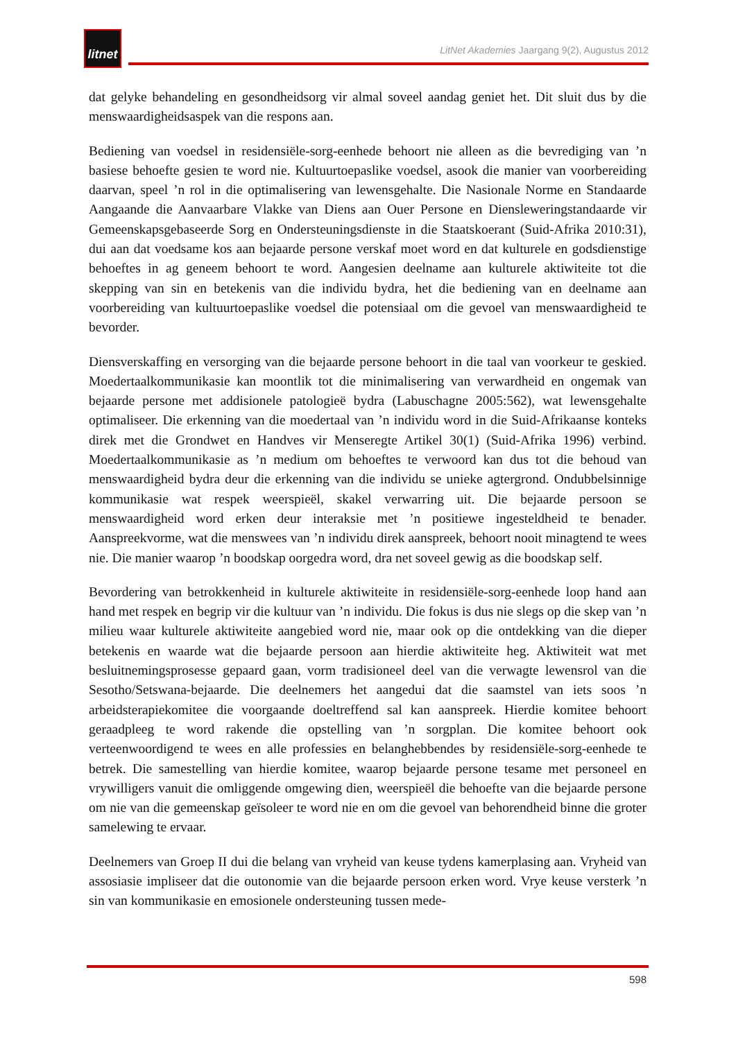litnet
LitNet Akademies Jaargang 9(2), Augustus 2012
dat gelyke behandeling en gesondheidsorg vir almal soveel aandag geniet het. Dit sluit dus by die menswaardigheidsaspek van die respons aan.
Bediening van voedsel in residensiële-sorg-eenhede behoort nie alleen as die bevrediging van ’n basiese behoefte gesien te word nie. Kultuurtoepaslike voedsel, asook die manier van voorbereiding daarvan, speel ’n rol in die optimalisering van lewensgehalte. Die Nasionale Norme en Standaarde Aangaande die Aanvaarbare Vlakke van Diens aan Ouer Persone en Diensleweringstandaarde vir Gemeenskapsgebaseerde Sorg en Ondersteuningsdienste in die Staatskoerant (Suid-Afrika 2010:31), dui aan dat voedsame kos aan bejaarde persone verskaf moet word en dat kulturele en godsdienstige behoeftes in ag geneem behoort te word. Aangesien deelname aan kulturele aktiwiteite tot die skepping van sin en betekenis van die individu bydra, het die bediening van en deelname aan voorbereiding van kultuurtoepaslike voedsel die potensiaal om die gevoel van menswaardigheid te bevorder.
Diensverskaffing en versorging van die bejaarde persone behoort in die taal van voorkeur te geskied. Moedertaalkommunikasie kan moontlik tot die minimalisering van verwardheid en ongemak van bejaarde persone met addisionele patologieë bydra (Labuschagne 2005:562), wat lewensgehalte optimaliseer. Die erkenning van die moedertaal van ’n individu word in die Suid-Afrikaanse konteks direk met die Grondwet en Handves vir Menseregte Artikel 30(1) (Suid-Afrika 1996) verbind. Moedertaalkommunikasie as ’n medium om behoeftes te verwoord kan dus tot die behoud van menswaardigheid bydra deur die erkenning van die individu se unieke agtergrond. Ondubbelsinnige kommunikasie wat respek weerspieël, skakel verwarring uit. Die bejaarde persoon se menswaardigheid word erken deur interaksie met ’n positiewe ingesteldheid te benader. Aanspreekvorme, wat die menswees van ’n individu direk aanspreek, behoort nooit minagtend te wees nie. Die manier waarop ’n boodskap oorgedra word, dra net soveel gewig as die boodskap self.
Bevordering van betrokkenheid in kulturele aktiwiteite in residensiële-sorg-eenhede loop hand aan hand met respek en begrip vir die kultuur van ’n individu. Die fokus is dus nie slegs op die skep van ’n milieu waar kulturele aktiwiteite aangebied word nie, maar ook op die ontdekking van die dieper betekenis en waarde wat die bejaarde persoon aan hierdie aktiwiteite heg. Aktiwiteit wat met besluitnemingsprosesse gepaard gaan, vorm tradisioneel deel van die verwagte lewensrol van die Sesotho/Setswana-bejaarde. Die deelnemers het aangedui dat die saamstel van iets soos ’n arbeidsterapiekomitee die voorgaande doeltreffend sal kan aanspreek. Hierdie komitee behoort geraadpleeg te word rakende die opstelling van ’n sorgplan. Die komitee behoort ook verteenwoordigend te wees en alle professies en belanghebbendes by residensiële-sorg-eenhede te betrek. Die samestelling van hierdie komitee, waarop bejaarde persone tesame met personeel en vrywilligers vanuit die omliggende omgewing dien, weerspieël die behoefte van die bejaarde persone om nie van die gemeenskap geïsoleer te word nie en om die gevoel van behorendheid binne die groter samelewing te ervaar.
Deelnemers van Groep II dui die belang van vryheid van keuse tydens kamerplasing aan. Vryheid van assosiasie impliseer dat die outonomie van die bejaarde persoon erken word. Vrye keuse versterk ’n sin van kommunikasie en emosionele ondersteuning tussen mede-
598